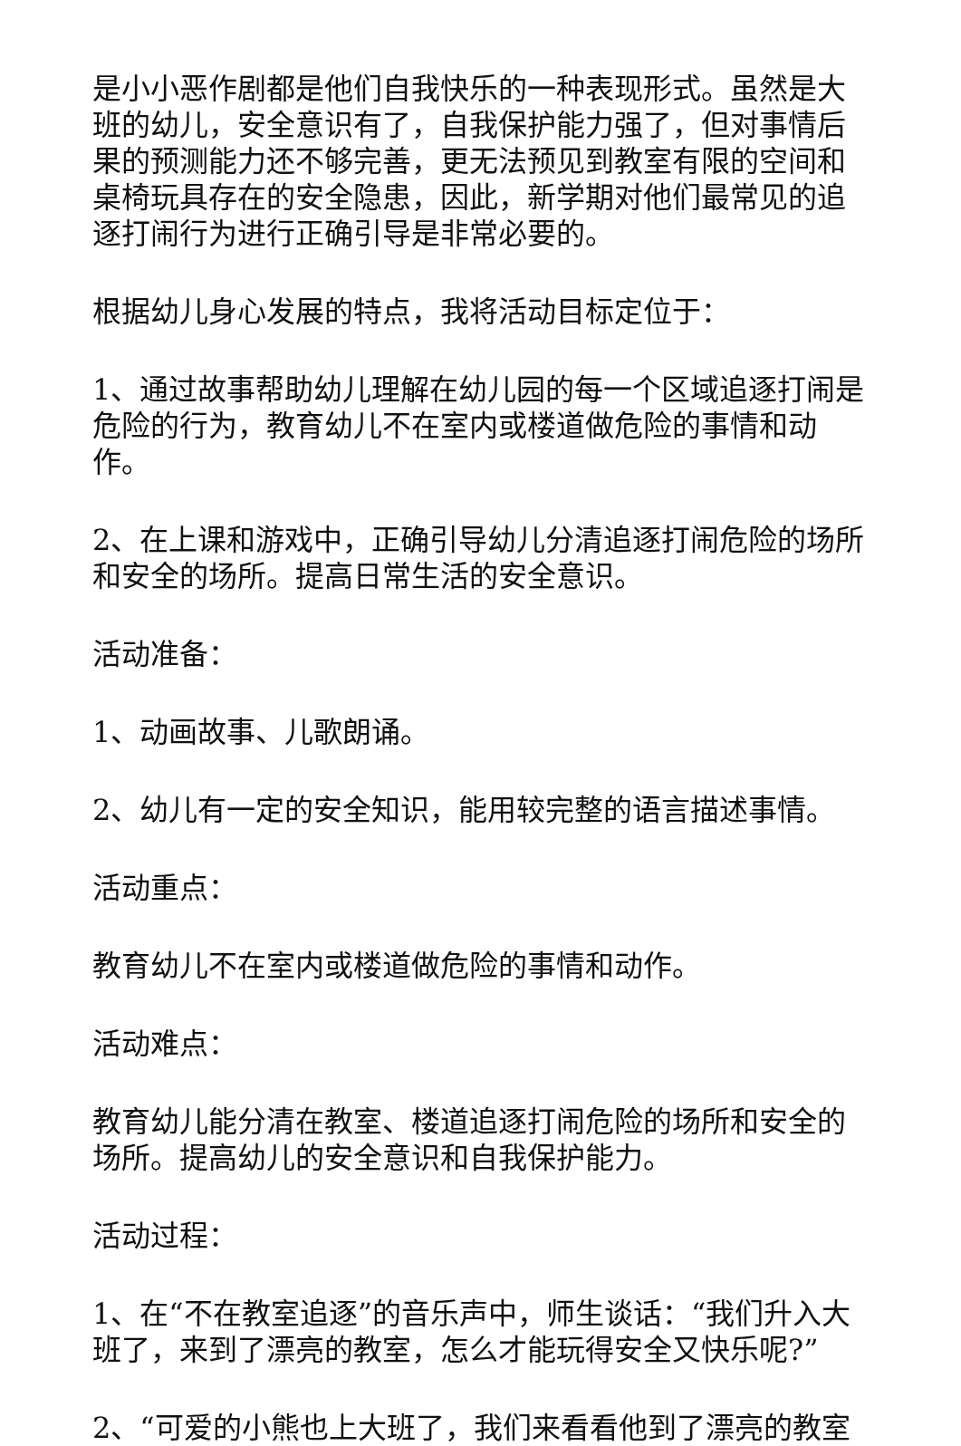是小小恶作剧都是他们自我快乐的一种表现形式。虽然是大班的幼儿，安全意识有了，自我保护能力强了，但对事情后果的预测能力还不够完善，更无法预见到教室有限的空间和桌椅玩具存在的安全隐患，因此，新学期对他们最常见的追逐打闹行为进行正确引导是非常必要的。
根据幼儿身心发展的特点，我将活动目标定位于：
1、通过故事帮助幼儿理解在幼儿园的每一个区域追逐打闹是危险的行为，教育幼儿不在室内或楼道做危险的事情和动作。
2、在上课和游戏中，正确引导幼儿分清追逐打闹危险的场所和安全的场所。提高日常生活的安全意识。
活动准备：
1、动画故事、儿歌朗诵。
2、幼儿有一定的安全知识，能用较完整的语言描述事情。
活动重点：
教育幼儿不在室内或楼道做危险的事情和动作。
活动难点：
教育幼儿能分清在教室、楼道追逐打闹危险的场所和安全的场所。提高幼儿的安全意识和自我保护能力。
活动过程：
1、在“不在教室追逐”的音乐声中，师生谈话：“我们升入大班了，来到了漂亮的教室，怎么才能玩得安全又快乐呢?”
2、“可爱的小熊也上大班了，我们来看看他到了漂亮的教室